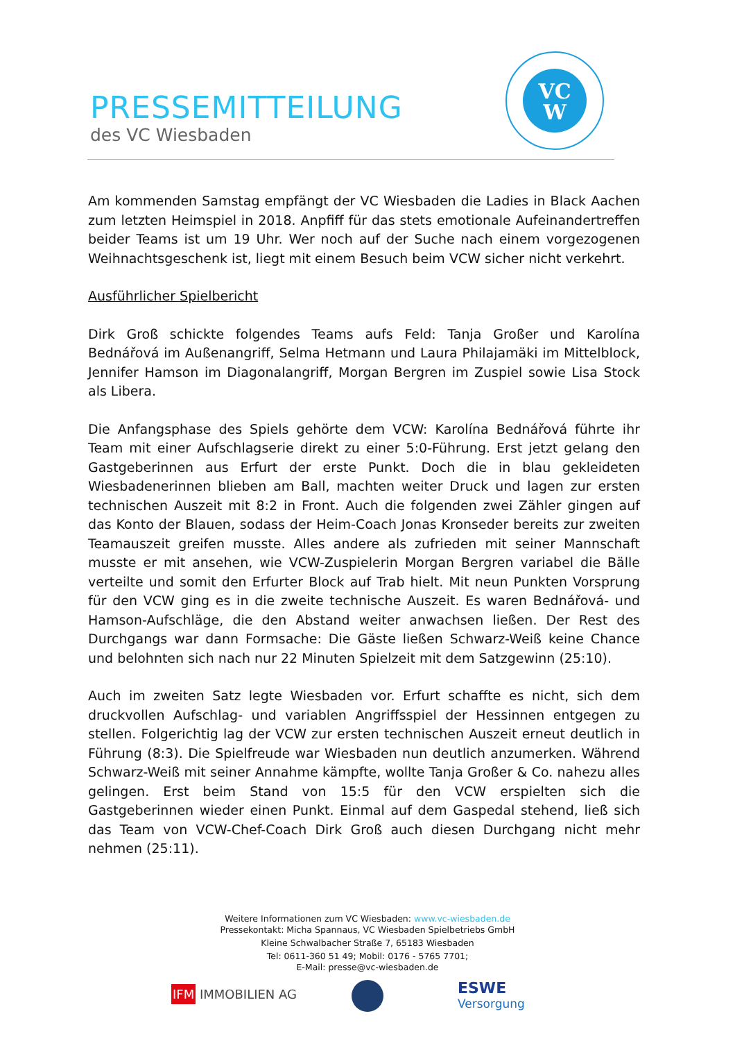PRESSEMITTEILUNG
des VC Wiesbaden
VC
W
Am kommenden Samstag empfängt der VC Wiesbaden die Ladies in Black Aachen zum letzten Heimspiel in 2018. Anpfiff für das stets emotionale Aufeinandertreffen beider Teams ist um 19 Uhr. Wer noch auf der Suche nach einem vorgezogenen Weihnachtsgeschenk ist, liegt mit einem Besuch beim VCW sicher nicht verkehrt.
Ausführlicher Spielbericht
Dirk Groß schickte folgendes Teams aufs Feld: Tanja Großer und Karolína Bednářová im Außenangriff, Selma Hetmann und Laura Philajamäki im Mittelblock, Jennifer Hamson im Diagonalangriff, Morgan Bergren im Zuspiel sowie Lisa Stock als Libera.
Die Anfangsphase des Spiels gehörte dem VCW: Karolína Bednářová führte ihr Team mit einer Aufschlagserie direkt zu einer 5:0-Führung. Erst jetzt gelang den Gastgeberinnen aus Erfurt der erste Punkt. Doch die in blau gekleideten Wiesbadenerinnen blieben am Ball, machten weiter Druck und lagen zur ersten technischen Auszeit mit 8:2 in Front. Auch die folgenden zwei Zähler gingen auf das Konto der Blauen, sodass der Heim-Coach Jonas Kronseder bereits zur zweiten Teamauszeit greifen musste. Alles andere als zufrieden mit seiner Mannschaft musste er mit ansehen, wie VCW-Zuspielerin Morgan Bergren variabel die Bälle verteilte und somit den Erfurter Block auf Trab hielt. Mit neun Punkten Vorsprung für den VCW ging es in die zweite technische Auszeit. Es waren Bednářová- und Hamson-Aufschläge, die den Abstand weiter anwachsen ließen. Der Rest des Durchgangs war dann Formsache: Die Gäste ließen Schwarz-Weiß keine Chance und belohnten sich nach nur 22 Minuten Spielzeit mit dem Satzgewinn (25:10).
Auch im zweiten Satz legte Wiesbaden vor. Erfurt schaffte es nicht, sich dem druckvollen Aufschlag- und variablen Angriffsspiel der Hessinnen entgegen zu stellen. Folgerichtig lag der VCW zur ersten technischen Auszeit erneut deutlich in Führung (8:3). Die Spielfreude war Wiesbaden nun deutlich anzumerken. Während Schwarz-Weiß mit seiner Annahme kämpfte, wollte Tanja Großer & Co. nahezu alles gelingen. Erst beim Stand von 15:5 für den VCW erspielten sich die Gastgeberinnen wieder einen Punkt. Einmal auf dem Gaspedal stehend, ließ sich das Team von VCW-Chef-Coach Dirk Groß auch diesen Durchgang nicht mehr nehmen (25:11).
Weitere Informationen zum VC Wiesbaden: www.vc-wiesbaden.de
Pressekontakt: Micha Spannaus, VC Wiesbaden Spielbetriebs GmbH
Kleine Schwalbacher Straße 7, 65183 Wiesbaden
Tel: 0611-360 51 49; Mobil: 0176 - 5765 7701;
E-Mail: presse@vc-wiesbaden.de
IFM IMMOBILIEN AG
ESWE
Versorgung